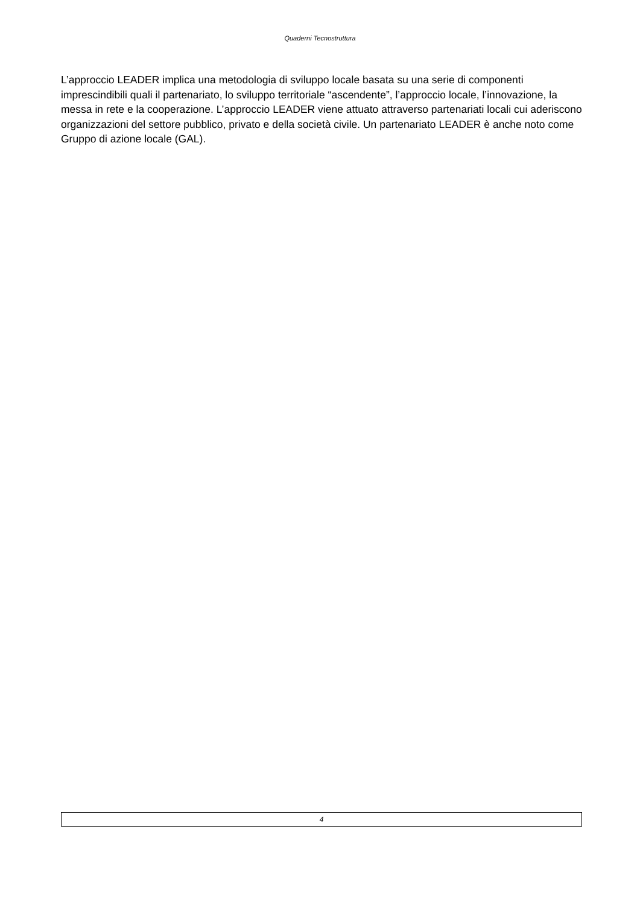Quaderni Tecnostruttura
L’approccio LEADER implica una metodologia di sviluppo locale basata su una serie di componenti imprescindibili quali il partenariato, lo sviluppo territoriale “ascendente”, l’approccio locale, l’innovazione, la messa in rete e la cooperazione. L’approccio LEADER viene attuato attraverso partenariati locali cui aderiscono organizzazioni del settore pubblico, privato e della società civile. Un partenariato LEADER è anche noto come Gruppo di azione locale (GAL).
4